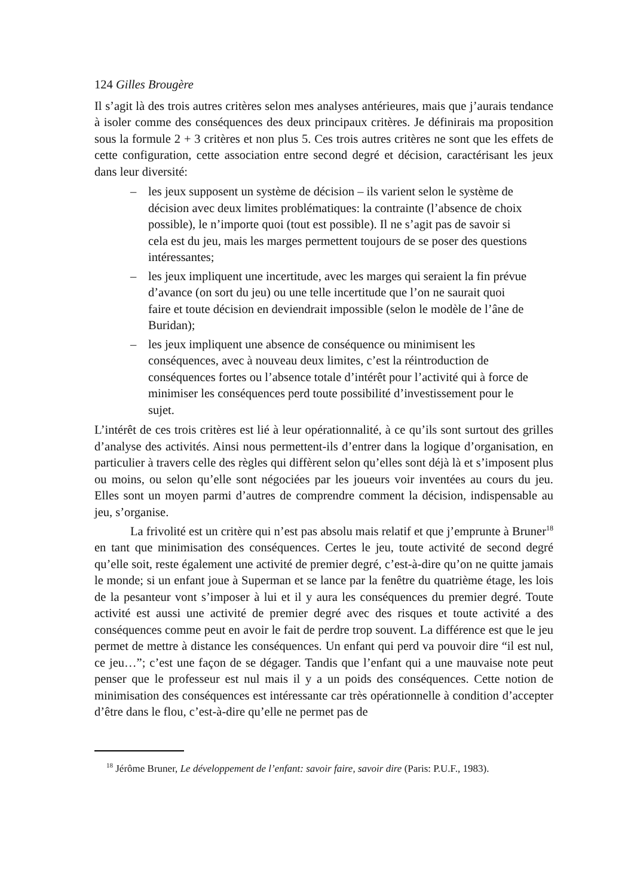124 Gilles Brougère
Il s’agit là des trois autres critères selon mes analyses antérieures, mais que j’aurais tendance à isoler comme des conséquences des deux principaux critères. Je définirais ma proposition sous la formule 2 + 3 critères et non plus 5. Ces trois autres critères ne sont que les effets de cette configuration, cette association entre second degré et décision, caractérisant les jeux dans leur diversité:
– les jeux supposent un système de décision – ils varient selon le système de décision avec deux limites problématiques: la contrainte (l’absence de choix possible), le n’importe quoi (tout est possible). Il ne s’agit pas de savoir si cela est du jeu, mais les marges permettent toujours de se poser des questions intéressantes;
– les jeux impliquent une incertitude, avec les marges qui seraient la fin prévue d’avance (on sort du jeu) ou une telle incertitude que l’on ne saurait quoi faire et toute décision en deviendrait impossible (selon le modèle de l’âne de Buridan);
– les jeux impliquent une absence de conséquence ou minimisent les conséquences, avec à nouveau deux limites, c’est la réintroduction de conséquences fortes ou l’absence totale d’intérêt pour l’activité qui à force de minimiser les conséquences perd toute possibilité d’investissement pour le sujet.
L’intérêt de ces trois critères est lié à leur opérationnalité, à ce qu’ils sont surtout des grilles d’analyse des activités. Ainsi nous permettent-ils d’entrer dans la logique d’organisation, en particulier à travers celle des règles qui diffèrent selon qu’elles sont déjà là et s’imposent plus ou moins, ou selon qu’elle sont négociées par les joueurs voir inventées au cours du jeu. Elles sont un moyen parmi d’autres de comprendre comment la décision, indispensable au jeu, s’organise.
La frivolité est un critère qui n’est pas absolu mais relatif et que j’emprunte à Bruner<sup>18</sup> en tant que minimisation des conséquences. Certes le jeu, toute activité de second degré qu’elle soit, reste également une activité de premier degré, c’est-à-dire qu’on ne quitte jamais le monde; si un enfant joue à Superman et se lance par la fenêtre du quatrième étage, les lois de la pesanteur vont s’imposer à lui et il y aura les conséquences du premier degré. Toute activité est aussi une activité de premier degré avec des risques et toute activité a des conséquences comme peut en avoir le fait de perdre trop souvent. La différence est que le jeu permet de mettre à distance les conséquences. Un enfant qui perd va pouvoir dire “il est nul, ce jeu…”; c’est une façon de se dégager. Tandis que l’enfant qui a une mauvaise note peut penser que le professeur est nul mais il y a un poids des conséquences. Cette notion de minimisation des conséquences est intéressante car très opérationnelle à condition d’accepter d’être dans le flou, c’est-à-dire qu’elle ne permet pas de
<sup>18</sup> Jérôme Bruner, Le développement de l’enfant: savoir faire, savoir dire (Paris: P.U.F., 1983).